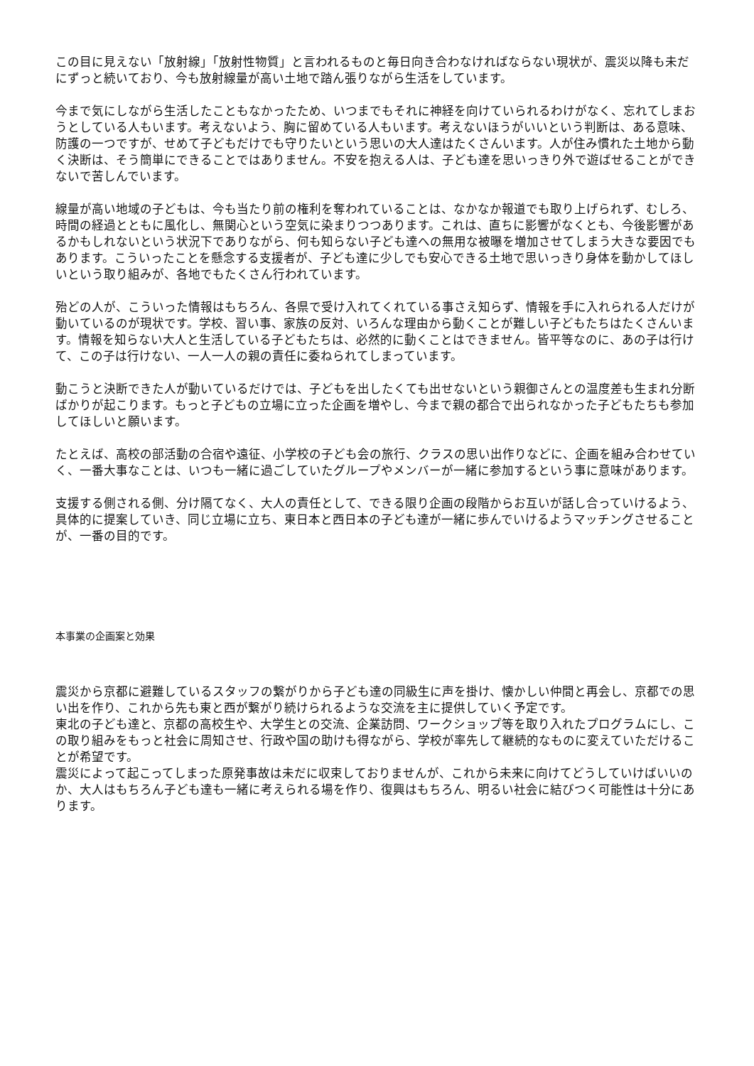この目に見えない「放射線」「放射性物質」と言われるものと毎日向き合わなければならない現状が、震災以降も未だにずっと続いており、今も放射線量が高い土地で踏ん張りながら生活をしています。
今まで気にしながら生活したこともなかったため、いつまでもそれに神経を向けていられるわけがなく、忘れてしまおうとしている人もいます。考えないよう、胸に留めている人もいます。考えないほうがいいという判断は、ある意味、防護の一つですが、せめて子どもだけでも守りたいという思いの大人達はたくさんいます。人が住み慣れた土地から動く決断は、そう簡単にできることではありません。不安を抱える人は、子ども達を思いっきり外で遊ばせることができないで苦しんでいます。
線量が高い地域の子どもは、今も当たり前の権利を奪われていることは、なかなか報道でも取り上げられず、むしろ、時間の経過とともに風化し、無関心という空気に染まりつつあります。これは、直ちに影響がなくとも、今後影響があるかもしれないという状況下でありながら、何も知らない子ども達への無用な被曝を増加させてしまう大きな要因でもあります。こういったことを懸念する支援者が、子ども達に少しでも安心できる土地で思いっきり身体を動かしてほしいという取り組みが、各地でもたくさん行われています。
殆どの人が、こういった情報はもちろん、各県で受け入れてくれている事さえ知らず、情報を手に入れられる人だけが動いているのが現状です。学校、習い事、家族の反対、いろんな理由から動くことが難しい子どもたちはたくさんいます。情報を知らない大人と生活している子どもたちは、必然的に動くことはできません。皆平等なのに、あの子は行けて、この子は行けない、一人一人の親の責任に委ねられてしまっています。
動こうと決断できた人が動いているだけでは、子どもを出したくても出せないという親御さんとの温度差も生まれ分断ばかりが起こります。もっと子どもの立場に立った企画を増やし、今まで親の都合で出られなかった子どもたちも参加してほしいと願います。
たとえば、高校の部活動の合宿や遠征、小学校の子ども会の旅行、クラスの思い出作りなどに、企画を組み合わせていく、一番大事なことは、いつも一緒に過ごしていたグループやメンバーが一緒に参加するという事に意味があります。
支援する側される側、分け隔てなく、大人の責任として、できる限り企画の段階からお互いが話し合っていけるよう、具体的に提案していき、同じ立場に立ち、東日本と西日本の子ども達が一緒に歩んでいけるようマッチングさせることが、一番の目的です。
本事業の企画案と効果
震災から京都に避難しているスタッフの繋がりから子ども達の同級生に声を掛け、懐かしい仲間と再会し、京都での思い出を作り、これから先も東と西が繋がり続けられるような交流を主に提供していく予定です。
東北の子ども達と、京都の高校生や、大学生との交流、企業訪問、ワークショップ等を取り入れたプログラムにし、この取り組みをもっと社会に周知させ、行政や国の助けも得ながら、学校が率先して継続的なものに変えていただけることが希望です。
震災によって起こってしまった原発事故は未だに収束しておりませんが、これから未来に向けてどうしていけばいいのか、大人はもちろん子ども達も一緒に考えられる場を作り、復興はもちろん、明るい社会に結びつく可能性は十分にあります。